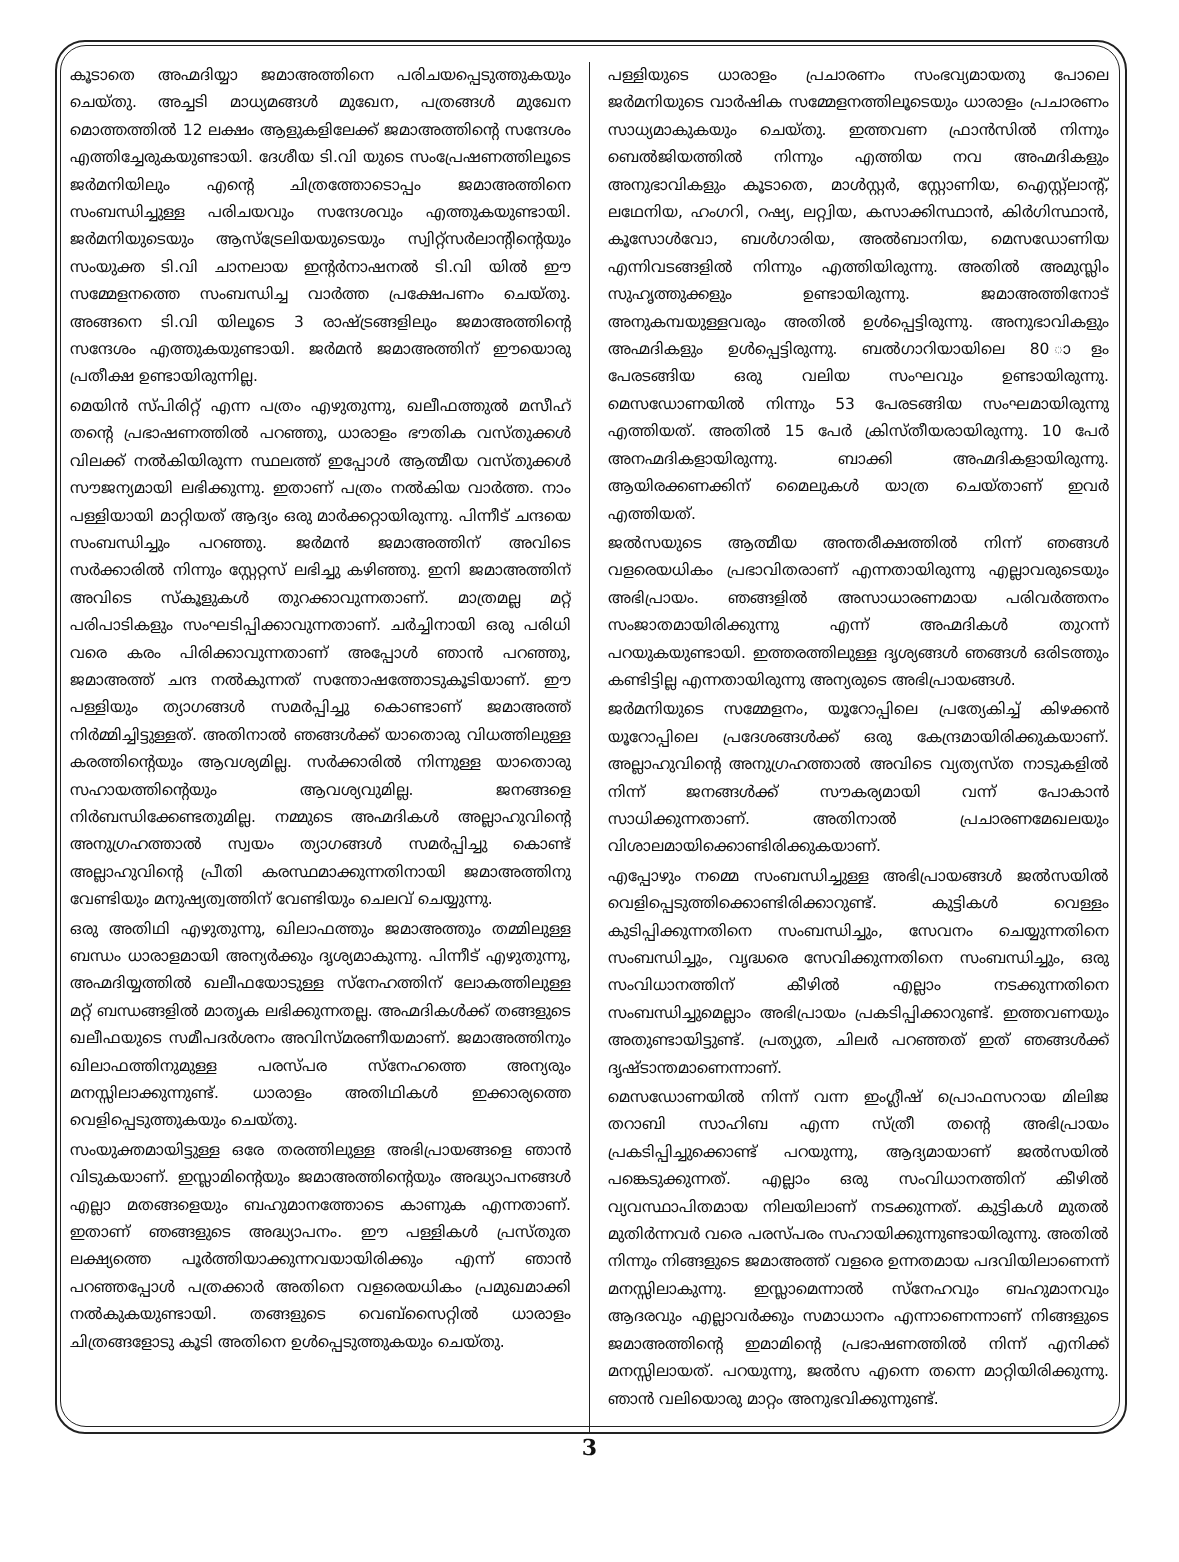കൂടാതെ അഹ്മദിയ്യാ ജമാഅത്തിനെ പരിചയപ്പെടുത്തുകയും ചെയ്തു. അച്ചടി മാധ്യമങ്ങൾ മുഖേന, പത്രങ്ങൾ മുഖേന മൊത്തത്തിൽ 12 ലക്ഷം ആളുകളിലേക്ക് ജമാഅത്തിന്റെ സന്ദേശം എത്തിച്ചേരുകയുണ്ടായി. ദേശീയ ടി.വി യുടെ സംപ്രേഷണത്തിലൂടെ ജർമനിയിലും എന്റെ ചിത്രത്തോടൊപ്പം ജമാഅത്തിനെ സംബന്ധിച്ചുള്ള പരിചയവും സന്ദേശവും എത്തുകയുണ്ടായി. ജർമനിയുടെയും ആസ്ട്രേലിയയുടെയും സ്വിറ്റ്സർലാന്റിന്റെയും സംയുക്ത ടി.വി ചാനലായ ഇന്റർനാഷനൽ ടി.വി യിൽ ഈ സമ്മേളനത്തെ സംബന്ധിച്ച വാർത്ത പ്രക്ഷേപണം ചെയ്തു. അങ്ങനെ ടി.വി യിലൂടെ 3 രാഷ്ട്രങ്ങളിലും ജമാഅത്തിന്റെ സന്ദേശം എത്തുകയുണ്ടായി. ജർമൻ ജമാഅത്തിന് ഈയൊരു പ്രതീക്ഷ ഉണ്ടായിരുന്നില്ല.
മെയിൻ സ്പിരിറ്റ് എന്ന പത്രം എഴുതുന്നു, ഖലീഫത്തുൽ മസീഹ് തന്റെ പ്രഭാഷണത്തിൽ പറഞ്ഞു, ധാരാളം ഭൗതിക വസ്തുക്കൾ വിലക്ക് നൽകിയിരുന്ന സ്ഥലത്ത് ഇപ്പോൾ ആത്മീയ വസ്തുക്കൾ സൗജന്യമായി ലഭിക്കുന്നു. ഇതാണ് പത്രം നൽകിയ വാർത്ത. നാം പള്ളിയായി മാറ്റിയത് ആദ്യം ഒരു മാർക്കറ്റായിരുന്നു. പിന്നീട് ചന്ദയെ സംബന്ധിച്ചും പറഞ്ഞു. ജർമൻ ജമാഅത്തിന് അവിടെ സർക്കാരിൽ നിന്നും സ്റ്റേറ്റസ് ലഭിച്ചു കഴിഞ്ഞു. ഇനി ജമാഅത്തിന് അവിടെ സ്കൂളുകൾ തുറക്കാവുന്നതാണ്. മാത്രമല്ല മറ്റ് പരിപാടികളും സംഘടിപ്പിക്കാവുന്നതാണ്. ചർച്ചിനായി ഒരു പരിധി വരെ കരം പിരിക്കാവുന്നതാണ് അപ്പോൾ ഞാൻ പറഞ്ഞു, ജമാഅത്ത് ചന്ദ നൽകുന്നത് സന്തോഷത്തോടുകൂടിയാണ്. ഈ പള്ളിയും ത്യാഗങ്ങൾ സമർപ്പിച്ചു കൊണ്ടാണ് ജമാഅത്ത് നിർമ്മിച്ചിട്ടുള്ളത്. അതിനാൽ ഞങ്ങൾക്ക് യാതൊരു വിധത്തിലുള്ള കരത്തിന്റെയും ആവശ്യമില്ല. സർക്കാരിൽ നിന്നുള്ള യാതൊരു സഹായത്തിന്റെയും ആവശ്യവുമില്ല. ജനങ്ങളെ നിർബന്ധിക്കേണ്ടതുമില്ല. നമ്മുടെ അഹ്മദികൾ അല്ലാഹുവിന്റെ അനുഗ്രഹത്താൽ സ്വയം ത്യാഗങ്ങൾ സമർപ്പിച്ചു കൊണ്ട് അല്ലാഹുവിന്റെ പ്രീതി കരസ്ഥമാക്കുന്നതിനായി ജമാഅത്തിനു വേണ്ടിയും മനുഷ്യത്വത്തിന് വേണ്ടിയും ചെലവ് ചെയ്യുന്നു.
ഒരു അതിഥി എഴുതുന്നു, ഖിലാഫത്തും ജമാഅത്തും തമ്മിലുള്ള ബന്ധം ധാരാളമായി അന്യർക്കും ദൃശ്യമാകുന്നു. പിന്നീട് എഴുതുന്നു, അഹ്മദിയ്യത്തിൽ ഖലീഫയോടുള്ള സ്നേഹത്തിന് ലോകത്തിലുള്ള മറ്റ് ബന്ധങ്ങളിൽ മാതൃക ലഭിക്കുന്നതല്ല. അഹ്മദികൾക്ക് തങ്ങളുടെ ഖലീഫയുടെ സമീപദർശനം അവിസ്മരണീയമാണ്. ജമാഅത്തിനും ഖിലാഫത്തിനുമുള്ള പരസ്പര സ്നേഹത്തെ അന്യരും മനസ്സിലാക്കുന്നുണ്ട്. ധാരാളം അതിഥികൾ ഇക്കാര്യത്തെ വെളിപ്പെടുത്തുകയും ചെയ്തു.
സംയുക്തമായിട്ടുള്ള ഒരേ തരത്തിലുള്ള അഭിപ്രായങ്ങളെ ഞാൻ വിടുകയാണ്. ഇസ്ലാമിന്റെയും ജമാഅത്തിന്റെയും അദ്ധ്യാപനങ്ങൾ എല്ലാ മതങ്ങളെയും ബഹുമാനത്തോടെ കാണുക എന്നതാണ്. ഇതാണ് ഞങ്ങളുടെ അദ്ധ്യാപനം. ഈ പള്ളികൾ പ്രസ്തുത ലക്ഷ്യത്തെ പൂർത്തിയാക്കുന്നവയായിരിക്കും എന്ന് ഞാൻ പറഞ്ഞപ്പോൾ പത്രക്കാർ അതിനെ വളരെയധികം പ്രമുഖമാക്കി നൽകുകയുണ്ടായി. തങ്ങളുടെ വെബ്സൈറ്റിൽ ധാരാളം ചിത്രങ്ങളോടു കൂടി അതിനെ ഉൾപ്പെടുത്തുകയും ചെയ്തു.
പള്ളിയുടെ ധാരാളം പ്രചാരണം സംഭവ്യമായതു പോലെ ജർമനിയുടെ വാർഷിക സമ്മേളനത്തിലൂടെയും ധാരാളം പ്രചാരണം സാധ്യമാകുകയും ചെയ്തു. ഇത്തവണ ഫ്രാൻസിൽ നിന്നും ബെൽജിയത്തിൽ നിന്നും എത്തിയ നവ അഹ്മദികളും അനുഭാവികളും കൂടാതെ, മാൾസ്റ്റർ, സ്റ്റോണിയ, ഐസ്റ്റ്ലാന്റ്, ലഥേനിയ, ഹംഗറി, റഷ്യ, ലറ്റ്വിയ, കസാക്കിസ്ഥാൻ, കിർഗിസ്ഥാൻ, കൂസോൾവോ, ബൾഗാരിയ, അൽബാനിയ, മെസഡോണിയ എന്നിവടങ്ങളിൽ നിന്നും എത്തിയിരുന്നു. അതിൽ അമുസ്ലിം സുഹൃത്തുക്കളും ഉണ്ടായിരുന്നു. ജമാഅത്തിനോട് അനുകമ്പയുള്ളവരും അതിൽ ഉൾപ്പെട്ടിരുന്നു. അനുഭാവികളും അഹ്മദികളും ഉൾപ്പെട്ടിരുന്നു. ബൽഗാറിയായിലെ 80 ാളം പേരടങ്ങിയ ഒരു വലിയ സംഘവും ഉണ്ടായിരുന്നു. മെസഡോണയിൽ നിന്നും 53 പേരടങ്ങിയ സംഘമായിരുന്നു എത്തിയത്. അതിൽ 15 പേർ ക്രിസ്തീയരായിരുന്നു. 10 പേർ അനഹ്മദികളായിരുന്നു. ബാക്കി അഹ്മദികളായിരുന്നു. ആയിരക്കണക്കിന് മൈലുകൾ യാത്ര ചെയ്താണ് ഇവർ എത്തിയത്.
ജൽസയുടെ ആത്മീയ അന്തരീക്ഷത്തിൽ നിന്ന് ഞങ്ങൾ വളരെയധികം പ്രഭാവിതരാണ് എന്നതായിരുന്നു എല്ലാവരുടെയും അഭിപ്രായം. ഞങ്ങളിൽ അസാധാരണമായ പരിവർത്തനം സംജാതമായിരിക്കുന്നു എന്ന് അഹ്മദികൾ തുറന്ന് പറയുകയുണ്ടായി. ഇത്തരത്തിലുള്ള ദൃശ്യങ്ങൾ ഞങ്ങൾ ഒരിടത്തും കണ്ടിട്ടില്ല എന്നതായിരുന്നു അന്യരുടെ അഭിപ്രായങ്ങൾ.
ജർമനിയുടെ സമ്മേളനം, യൂറോപ്പിലെ പ്രത്യേകിച്ച് കിഴക്കൻ യൂറോപ്പിലെ പ്രദേശങ്ങൾക്ക് ഒരു കേന്ദ്രമായിരിക്കുകയാണ്. അല്ലാഹുവിന്റെ അനുഗ്രഹത്താൽ അവിടെ വ്യത്യസ്ത നാടുകളിൽ നിന്ന് ജനങ്ങൾക്ക് സൗകര്യമായി വന്ന് പോകാൻ സാധിക്കുന്നതാണ്. അതിനാൽ പ്രചാരണമേഖലയും വിശാലമായിക്കൊണ്ടിരിക്കുകയാണ്.
എപ്പോഴും നമ്മെ സംബന്ധിച്ചുള്ള അഭിപ്രായങ്ങൾ ജൽസയിൽ വെളിപ്പെടുത്തിക്കൊണ്ടിരിക്കാറുണ്ട്. കുട്ടികൾ വെള്ളം കുടിപ്പിക്കുന്നതിനെ സംബന്ധിച്ചും, സേവനം ചെയ്യുന്നതിനെ സംബന്ധിച്ചും, വൃദ്ധരെ സേവിക്കുന്നതിനെ സംബന്ധിച്ചും, ഒരു സംവിധാനത്തിന് കീഴിൽ എല്ലാം നടക്കുന്നതിനെ സംബന്ധിച്ചുമെല്ലാം അഭിപ്രായം പ്രകടിപ്പിക്കാറുണ്ട്. ഇത്തവണയും അതുണ്ടായിട്ടുണ്ട്. പ്രത്യുത, ചിലർ പറഞ്ഞത് ഇത് ഞങ്ങൾക്ക് ദൃഷ്ടാന്തമാണെന്നാണ്.
മെസഡോണയിൽ നിന്ന് വന്ന ഇംഗ്ലീഷ് പ്രൊഫസറായ മിലിജ തറാബി സാഹിബ എന്ന സ്ത്രീ തന്റെ അഭിപ്രായം പ്രകടിപ്പിച്ചുക്കൊണ്ട് പറയുന്നു, ആദ്യമായാണ് ജൽസയിൽ പങ്കെടുക്കുന്നത്. എല്ലാം ഒരു സംവിധാനത്തിന് കീഴിൽ വ്യവസ്ഥാപിതമായ നിലയിലാണ് നടക്കുന്നത്. കുട്ടികൾ മുതൽ മുതിർന്നവർ വരെ പരസ്പരം സഹായിക്കുന്നുണ്ടായിരുന്നു. അതിൽ നിന്നും നിങ്ങളുടെ ജമാഅത്ത് വളരെ ഉന്നതമായ പദവിയിലാണെന്ന് മനസ്സിലാകുന്നു. ഇസ്ലാമെന്നാൽ സ്നേഹവും ബഹുമാനവും ആദരവും എല്ലാവർക്കും സമാധാനം എന്നാണെന്നാണ് നിങ്ങളുടെ ജമാഅത്തിന്റെ ഇമാമിന്റെ പ്രഭാഷണത്തിൽ നിന്ന് എനിക്ക് മനസ്സിലായത്. പറയുന്നു, ജൽസ എന്നെ തന്നെ മാറ്റിയിരിക്കുന്നു. ഞാൻ വലിയൊരു മാറ്റം അനുഭവിക്കുന്നുണ്ട്.
3